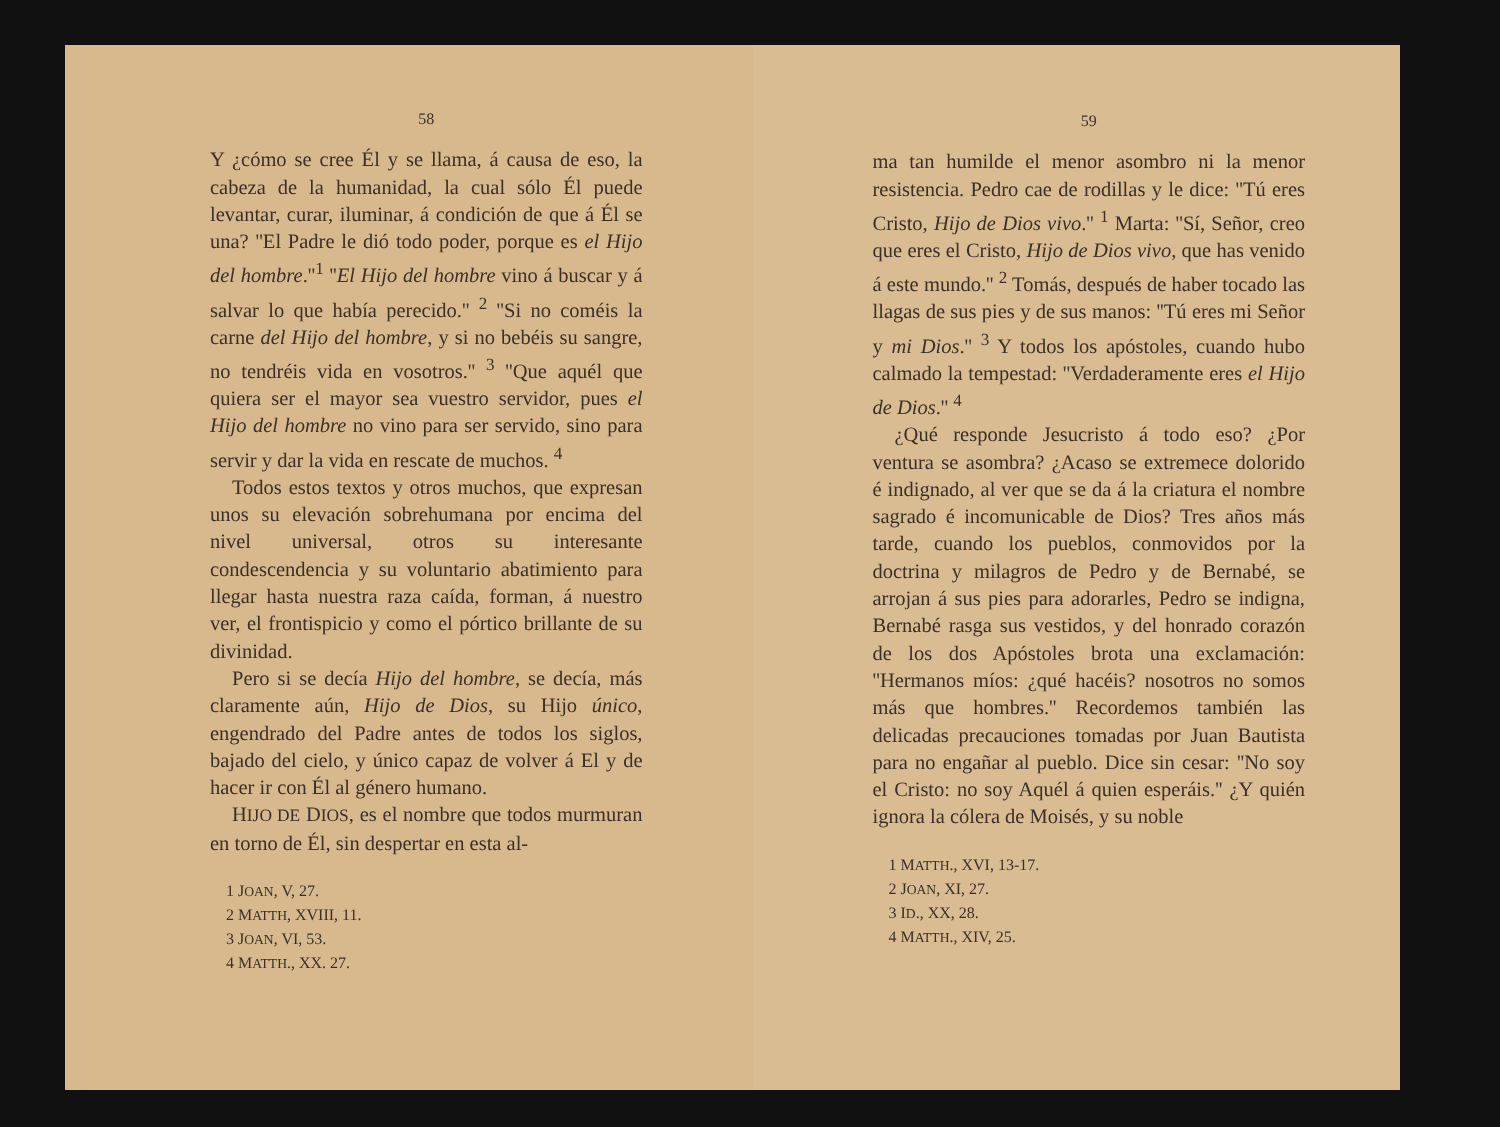58
Y ¿cómo se cree Él y se llama, á causa de eso, la cabeza de la humanidad, la cual sólo Él puede levantar, curar, iluminar, á condición de que á Él se una? ''El Padre le dió todo poder, porque es el Hijo del hombre.''<sup>1</sup> ''El Hijo del hombre vino á buscar y á salvar lo que había perecido.'' <sup>2</sup> ''Si no coméis la carne del Hijo del hombre, y si no bebéis su sangre, no tendréis vida en vosotros.'' <sup>3</sup> ''Que aquél que quiera ser el mayor sea vuestro servidor, pues el Hijo del hombre no vino para ser servido, sino para servir y dar la vida en rescate de muchos. <sup>4</sup>
Todos estos textos y otros muchos, que expresan unos su elevación sobrehumana por encima del nivel universal, otros su interesante condescendencia y su voluntario abatimiento para llegar hasta nuestra raza caída, forman, á nuestro ver, el frontispicio y como el pórtico brillante de su divinidad.
Pero si se decía Hijo del hombre, se decía, más claramente aún, Hijo de Dios, su Hijo único, engendrado del Padre antes de todos los siglos, bajado del cielo, y único capaz de volver á El y de hacer ir con Él al género humano.
HIJO DE DIOS, es el nombre que todos murmuran en torno de Él, sin despertar en esta al-
1 JOAN, V, 27.
2 MATTH, XVIII, 11.
3 JOAN, VI, 53.
4 MATTH., XX. 27.
59
ma tan humilde el menor asombro ni la menor resistencia. Pedro cae de rodillas y le dice: ''Tú eres Cristo, Hijo de Dios vivo.'' <sup>1</sup> Marta: ''Sí, Señor, creo que eres el Cristo, Hijo de Dios vivo, que has venido á este mundo.'' <sup>2</sup> Tomás, después de haber tocado las llagas de sus pies y de sus manos: ''Tú eres mi Señor y mi Dios.'' <sup>3</sup> Y todos los apóstoles, cuando hubo calmado la tempestad: ''Verdaderamente eres el Hijo de Dios.'' <sup>4</sup>
¿Qué responde Jesucristo á todo eso? ¿Por ventura se asombra? ¿Acaso se extremece dolorido é indignado, al ver que se da á la criatura el nombre sagrado é incomunicable de Dios? Tres años más tarde, cuando los pueblos, conmovidos por la doctrina y milagros de Pedro y de Bernabé, se arrojan á sus pies para adorarles, Pedro se indigna, Bernabé rasga sus vestidos, y del honrado corazón de los dos Apóstoles brota una exclamación: ''Hermanos míos: ¿qué hacéis? nosotros no somos más que hombres.'' Recordemos también las delicadas precauciones tomadas por Juan Bautista para no engañar al pueblo. Dice sin cesar: ''No soy el Cristo: no soy Aquél á quien esperáis.'' ¿Y quién ignora la cólera de Moisés, y su noble
1 MATTH., XVI, 13-17.
2 JOAN, XI, 27.
3 ID., XX, 28.
4 MATTH., XIV, 25.